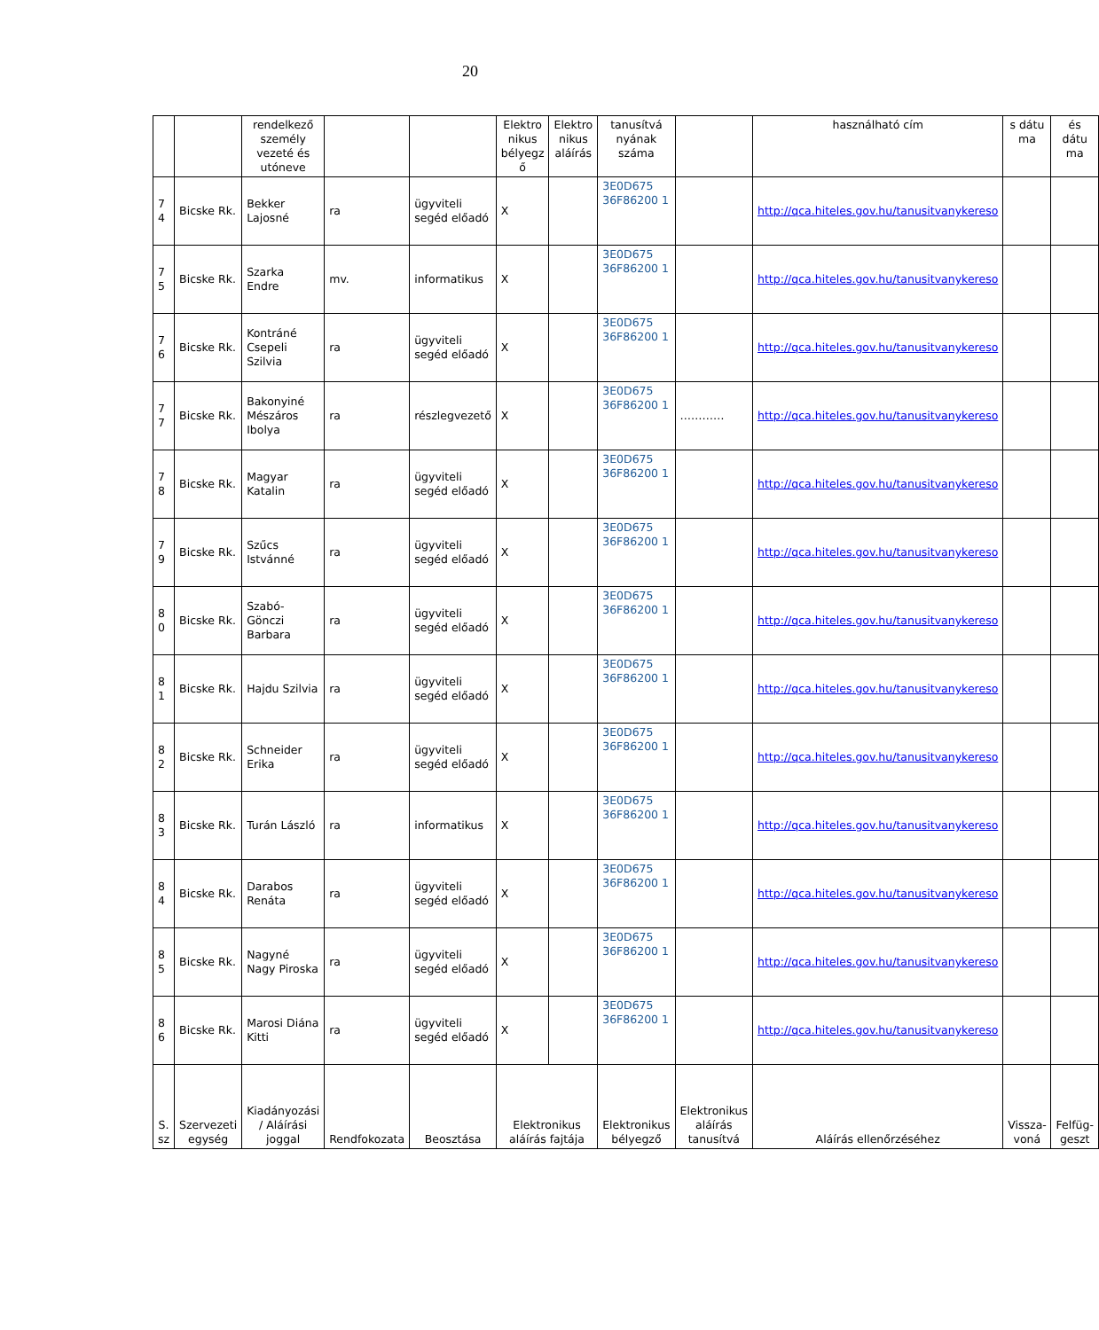20
| | | rendelkező személy vezeté és utóneve | | | Elektro nikus bélyegz ő | Elektro nikus aláírás | tanusítvá nyának száma | | használható cím | s dátu ma | és dátu ma |
| 7 4 | Bicske Rk. | Bekker Lajosné | ra | ügyviteli segéd előadó | X | | 3E0D675 36F86200 1 | | http://qca.hiteles.gov.hu/tanusitvanykereso | | |
| 7 5 | Bicske Rk. | Szarka Endre | mv. | informatikus | X | | 3E0D675 36F86200 1 | | http://qca.hiteles.gov.hu/tanusitvanykereso | | |
| 7 6 | Bicske Rk. | Kontráné Csepeli Szilvia | ra | ügyviteli segéd előadó | X | | 3E0D675 36F86200 1 | | http://qca.hiteles.gov.hu/tanusitvanykereso | | |
| 7 7 | Bicske Rk. | Bakonyiné Mészáros Ibolya | ra | részlegvezető | X | | 3E0D675 36F86200 1 | ………… | http://qca.hiteles.gov.hu/tanusitvanykereso | | |
| 7 8 | Bicske Rk. | Magyar Katalin | ra | ügyviteli segéd előadó | X | | 3E0D675 36F86200 1 | | http://qca.hiteles.gov.hu/tanusitvanykereso | | |
| 7 9 | Bicske Rk. | Szűcs Istvánné | ra | ügyviteli segéd előadó | X | | 3E0D675 36F86200 1 | | http://qca.hiteles.gov.hu/tanusitvanykereso | | |
| 8 0 | Bicske Rk. | Szabó-Gönczi Barbara | ra | ügyviteli segéd előadó | X | | 3E0D675 36F86200 1 | | http://qca.hiteles.gov.hu/tanusitvanykereso | | |
| 8 1 | Bicske Rk. | Hajdu Szilvia | ra | ügyviteli segéd előadó | X | | 3E0D675 36F86200 1 | | http://qca.hiteles.gov.hu/tanusitvanykereso | | |
| 8 2 | Bicske Rk. | Schneider Erika | ra | ügyviteli segéd előadó | X | | 3E0D675 36F86200 1 | | http://qca.hiteles.gov.hu/tanusitvanykereso | | |
| 8 3 | Bicske Rk. | Turán László | ra | informatikus | X | | 3E0D675 36F86200 1 | | http://qca.hiteles.gov.hu/tanusitvanykereso | | |
| 8 4 | Bicske Rk. | Darabos Renáta | ra | ügyviteli segéd előadó | X | | 3E0D675 36F86200 1 | | http://qca.hiteles.gov.hu/tanusitvanykereso | | |
| 8 5 | Bicske Rk. | Nagyné Nagy Piroska | ra | ügyviteli segéd előadó | X | | 3E0D675 36F86200 1 | | http://qca.hiteles.gov.hu/tanusitvanykereso | | |
| 8 6 | Bicske Rk. | Marosi Diána Kitti | ra | ügyviteli segéd előadó | X | | 3E0D675 36F86200 1 | | http://qca.hiteles.gov.hu/tanusitvanykereso | | |
| S. sz | Szervezeti egység | Kiadányozási / Aláírási joggal | Rendfokozata | Beosztása | Elektronikus aláírás fajtája | | Elektronikus bélyegző | Elektronikus aláírás tanusítvá | Aláírás ellenőrzéséhez | Vissza-voná | Felfüg-geszt |